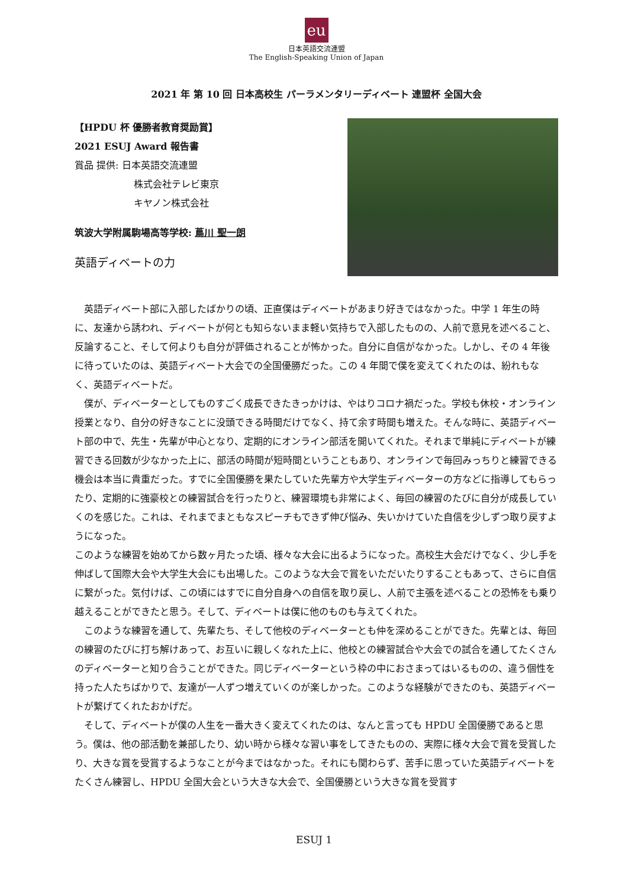eu
日本英語交流連盟
The English-Speaking Union of Japan
2021 年 第 10 回 日本高校生 パーラメンタリーディベート 連盟杯 全国大会
【HPDU 杯 優勝者教育奨励賞】
2021 ESUJ Award 報告書
賞品 提供: 日本英語交流連盟
株式会社テレビ東京
キヤノン株式会社
筑波大学附属駒場高等学校: 蔦川 聖一朗
英語ディベートの力
　英語ディベート部に入部したばかりの頃、正直僕はディベートがあまり好きではなかった。中学 1 年生の時に、友達から誘われ、ディベートが何とも知らないまま軽い気持ちで入部したものの、人前で意見を述べること、反論すること、そして何よりも自分が評価されることが怖かった。自分に自信がなかった。しかし、その 4 年後に待っていたのは、英語ディベート大会での全国優勝だった。この 4 年間で僕を変えてくれたのは、紛れもなく、英語ディベートだ。
　僕が、ディベーターとしてものすごく成長できたきっかけは、やはりコロナ禍だった。学校も休校・オンライン授業となり、自分の好きなことに没頭できる時間だけでなく、持て余す時間も増えた。そんな時に、英語ディベート部の中で、先生・先輩が中心となり、定期的にオンライン部活を開いてくれた。それまで単純にディベートが練習できる回数が少なかった上に、部活の時間が短時間ということもあり、オンラインで毎回みっちりと練習できる機会は本当に貴重だった。すでに全国優勝を果たしていた先輩方や大学生ディベーターの方などに指導してもらったり、定期的に強豪校との練習試合を行ったりと、練習環境も非常によく、毎回の練習のたびに自分が成長していくのを感じた。これは、それまでまともなスピーチもできず伸び悩み、失いかけていた自信を少しずつ取り戻すようになった。
このような練習を始めてから数ヶ月たった頃、様々な大会に出るようになった。高校生大会だけでなく、少し手を伸ばして国際大会や大学生大会にも出場した。このような大会で賞をいただいたりすることもあって、さらに自信に繋がった。気付けば、この頃にはすでに自分自身への自信を取り戻し、人前で主張を述べることの恐怖をも乗り越えることができたと思う。そして、ディベートは僕に他のものも与えてくれた。
　このような練習を通して、先輩たち、そして他校のディベーターとも仲を深めることができた。先輩とは、毎回の練習のたびに打ち解けあって、お互いに親しくなれた上に、他校との練習試合や大会での試合を通してたくさんのディベーターと知り合うことができた。同じディベーターという枠の中におさまってはいるものの、違う個性を持った人たちばかりで、友達が一人ずつ増えていくのが楽しかった。このような経験ができたのも、英語ディベートが繋げてくれたおかげだ。
　そして、ディベートが僕の人生を一番大きく変えてくれたのは、なんと言っても HPDU 全国優勝であると思う。僕は、他の部活動を兼部したり、幼い時から様々な習い事をしてきたものの、実際に様々大会で賞を受賞したり、大きな賞を受賞するようなことが今まではなかった。それにも関わらず、苦手に思っていた英語ディベートをたくさん練習し、HPDU 全国大会という大きな大会で、全国優勝という大きな賞を受賞す
ESUJ 1